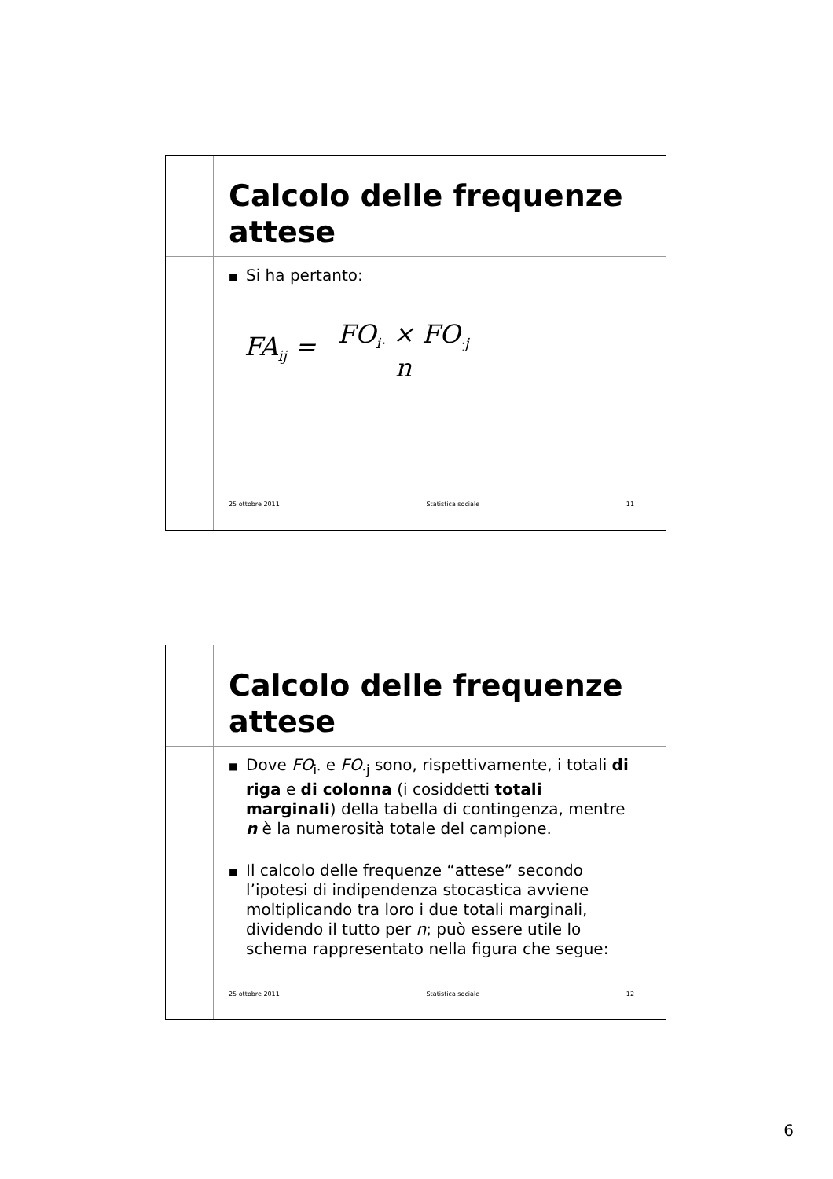Calcolo delle frequenze attese
■ Si ha pertanto:
FA<sub>ij</sub> = FO<sub>i·</sub> × FO<sub>·j</sub> n
25 ottobre 2011 Statistica sociale 11
Calcolo delle frequenze attese
■ Dove FO<sub>i·</sub> e FO<sub>·j</sub> sono, rispettivamente, i totali di riga e di colonna (i cosiddetti totali marginali) della tabella di contingenza, mentre n è la numerosità totale del campione.
■ Il calcolo delle frequenze “attese” secondo l’ipotesi di indipendenza stocastica avviene moltiplicando tra loro i due totali marginali, dividendo il tutto per n; può essere utile lo schema rappresentato nella figura che segue:
25 ottobre 2011 Statistica sociale 12
6